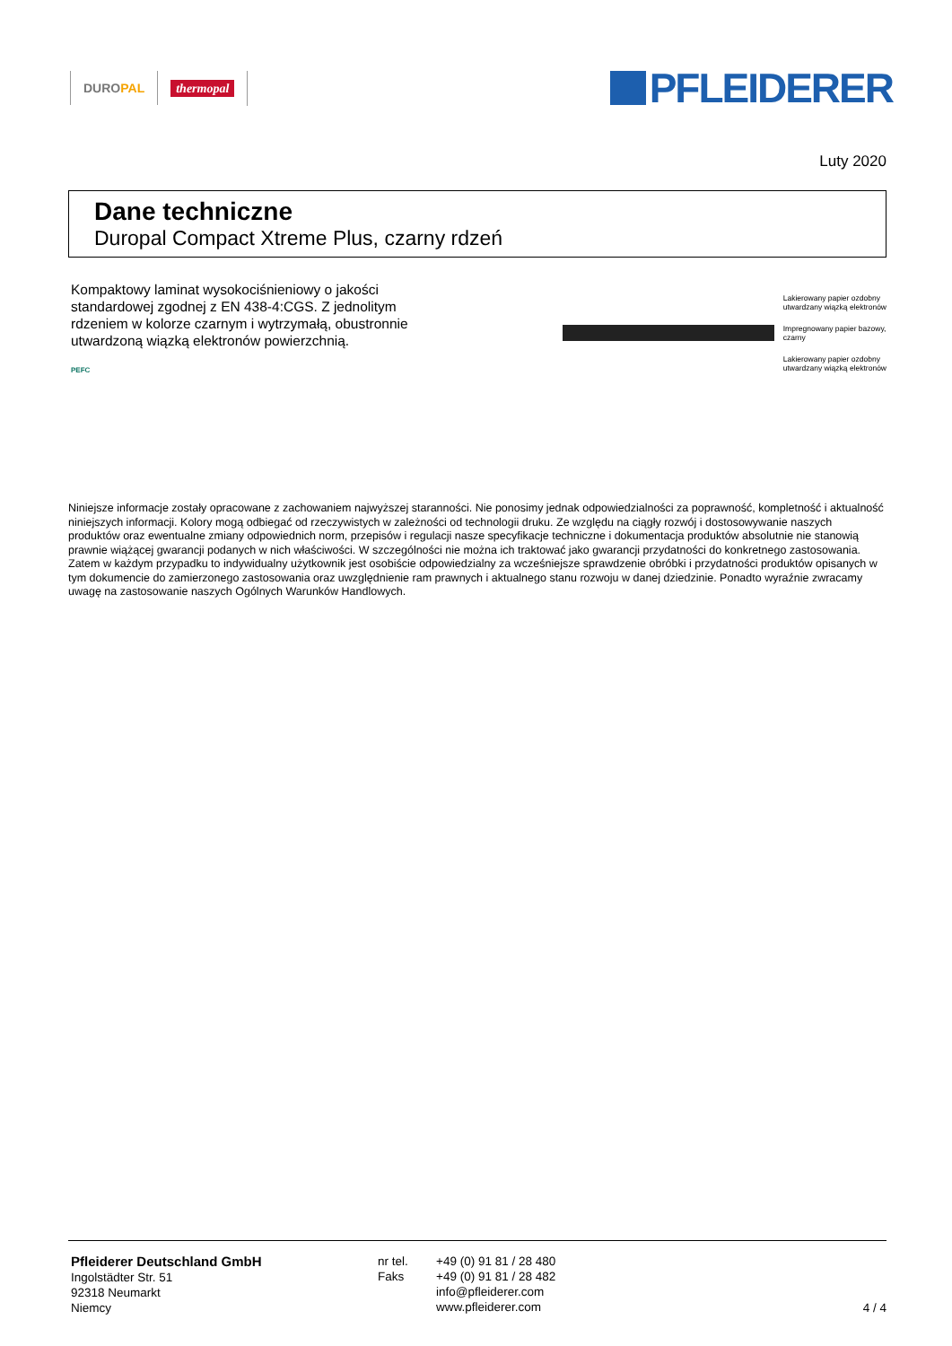DUROPAL thermopal
PFLEIDERER
Luty 2020
Dane techniczne
Duropal Compact Xtreme Plus, czarny rdzeń
Kompaktowy laminat wysokociśnieniowy o jakości standardowej zgodnej z EN 438-4:CGS. Z jednolitym rdzeniem w kolorze czarnym i wytrzymałą, obustronnie utwardzoną wiązką elektronów powierzchnią.
PEFC
Lakierowany papier ozdobny
utwardzany wiązką elektronów
Impregnowany papier bazowy,
czarny
Lakierowany papier ozdobny
utwardzany wiązką elektronów
Niniejsze informacje zostały opracowane z zachowaniem najwyższej staranności. Nie ponosimy jednak odpowiedzialności za poprawność, kompletność i aktualność niniejszych informacji. Kolory mogą odbiegać od rzeczywistych w zależności od technologii druku. Ze względu na ciągły rozwój i dostosowywanie naszych produktów oraz ewentualne zmiany odpowiednich norm, przepisów i regulacji nasze specyfikacje techniczne i dokumentacja produktów absolutnie nie stanowią prawnie wiążącej gwarancji podanych w nich właściwości. W szczególności nie można ich traktować jako gwarancji przydatności do konkretnego zastosowania. Zatem w każdym przypadku to indywidualny użytkownik jest osobiście odpowiedzialny za wcześniejsze sprawdzenie obróbki i przydatności produktów opisanych w tym dokumencie do zamierzonego zastosowania oraz uwzględnienie ram prawnych i aktualnego stanu rozwoju w danej dziedzinie. Ponadto wyraźnie zwracamy uwagę na zastosowanie naszych Ogólnych Warunków Handlowych.
Pfleiderer Deutschland GmbH
Ingolstädter Str. 51
92318 Neumarkt
Niemcy
nr tel.
Faks
+49 (0) 91 81 / 28 480
+49 (0) 91 81 / 28 482
info@pfleiderer.com
www.pfleiderer.com
4 / 4